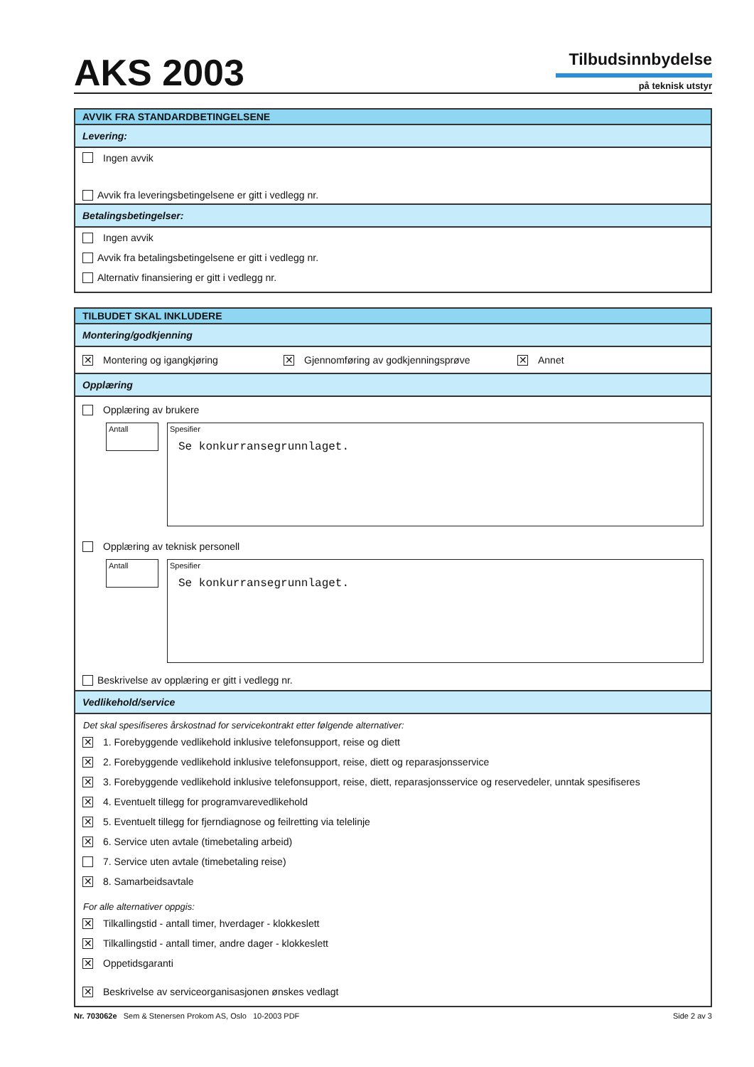AKS 2003
Tilbudsinnbydelse
på teknisk utstyr
AVVIK FRA STANDARDBETINGELSENE
Levering:
Ingen avvik
Avvik fra leveringsbetingelsene er gitt i vedlegg nr.
Betalingsbetingelser:
Ingen avvik
Avvik fra betalingsbetingelsene er gitt i vedlegg nr.
Alternativ finansiering er gitt i vedlegg nr.
TILBUDET SKAL INKLUDERE
Montering/godkjenning
✕ Montering og igangkjøring ✕ Gjennomføring av godkjenningsprøve ✕ Annet
Opplæring
Opplæring av brukere
Antall
Spesifier
Se konkurransegrunnlaget.
Opplæring av teknisk personell
Antall
Spesifier
Se konkurransegrunnlaget.
Beskrivelse av opplæring er gitt i vedlegg nr.
Vedlikehold/service
Det skal spesifiseres årskostnad for servicekontrakt etter følgende alternativer:
✕ 1. Forebyggende vedlikehold inklusive telefonsupport, reise og diett
✕ 2. Forebyggende vedlikehold inklusive telefonsupport, reise, diett og reparasjonsservice
✕ 3. Forebyggende vedlikehold inklusive telefonsupport, reise, diett, reparasjonsservice og reservedeler, unntak spesifiseres
✕ 4. Eventuelt tillegg for programvarevedlikehold
✕ 5. Eventuelt tillegg for fjerndiagnose og feilretting via telelinje
✕ 6. Service uten avtale (timebetaling arbeid)
7. Service uten avtale (timebetaling reise)
✕ 8. Samarbeidsavtale
For alle alternativer oppgis:
✕ Tilkallingstid - antall timer, hverdager - klokkeslett
✕ Tilkallingstid - antall timer, andre dager - klokkeslett
✕ Oppetidsgaranti
✕ Beskrivelse av serviceorganisasjonen ønskes vedlagt
Nr. 703062e Sem & Stenersen Prokom AS, Oslo 10-2003 PDF Side 2 av 3